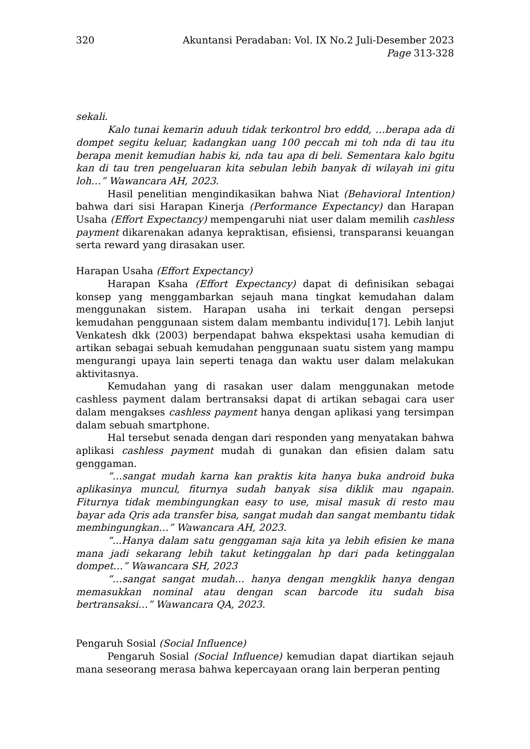320 Akuntansi Peradaban: Vol. IX No.2 Juli-Desember 2023
Page 313-328
sekali.
Kalo tunai kemarin aduuh tidak terkontrol bro eddd, …berapa ada di dompet segitu keluar, kadangkan uang 100 peccah mi toh nda di tau itu berapa menit kemudian habis ki, nda tau apa di beli. Sementara kalo bgitu kan di tau tren pengeluaran kita sebulan lebih banyak di wilayah ini gitu loh…” Wawancara AH, 2023.
Hasil penelitian mengindikasikan bahwa Niat (Behavioral Intention) bahwa dari sisi Harapan Kinerja (Performance Expectancy) dan Harapan Usaha (Effort Expectancy) mempengaruhi niat user dalam memilih cashless payment dikarenakan adanya kepraktisan, efisiensi, transparansi keuangan serta reward yang dirasakan user.
Harapan Usaha (Effort Expectancy)
Harapan Ksaha (Effort Expectancy) dapat di definisikan sebagai konsep yang menggambarkan sejauh mana tingkat kemudahan dalam menggunakan sistem. Harapan usaha ini terkait dengan persepsi kemudahan penggunaan sistem dalam membantu individu[17]. Lebih lanjut Venkatesh dkk (2003) berpendapat bahwa ekspektasi usaha kemudian di artikan sebagai sebuah kemudahan penggunaan suatu sistem yang mampu mengurangi upaya lain seperti tenaga dan waktu user dalam melakukan aktivitasnya.
Kemudahan yang di rasakan user dalam menggunakan metode cashless payment dalam bertransaksi dapat di artikan sebagai cara user dalam mengakses cashless payment hanya dengan aplikasi yang tersimpan dalam sebuah smartphone.
Hal tersebut senada dengan dari responden yang menyatakan bahwa aplikasi cashless payment mudah di gunakan dan efisien dalam satu genggaman.
“…sangat mudah karna kan praktis kita hanya buka android buka aplikasinya muncul, fiturnya sudah banyak sisa diklik mau ngapain. Fiturnya tidak membingungkan easy to use, misal masuk di resto mau bayar ada Qris ada transfer bisa, sangat mudah dan sangat membantu tidak membingungkan…” Wawancara AH, 2023.
“...Hanya dalam satu genggaman saja kita ya lebih efisien ke mana mana jadi sekarang lebih takut ketinggalan hp dari pada ketinggalan dompet…” Wawancara SH, 2023
“…sangat sangat mudah… hanya dengan mengklik hanya dengan memasukkan nominal atau dengan scan barcode itu sudah bisa bertransaksi…” Wawancara QA, 2023.
Pengaruh Sosial (Social Influence)
Pengaruh Sosial (Social Influence) kemudian dapat diartikan sejauh mana seseorang merasa bahwa kepercayaan orang lain berperan penting